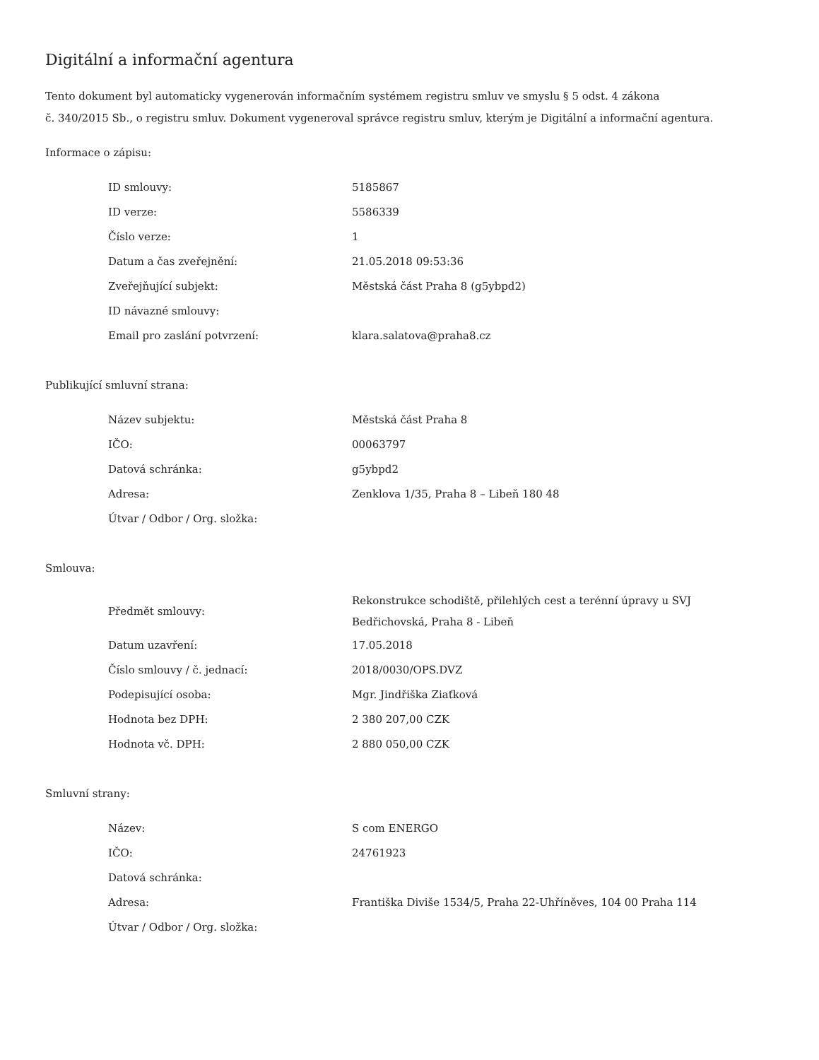Digitální a informační agentura
Tento dokument byl automaticky vygenerován informačním systémem registru smluv ve smyslu § 5 odst. 4 zákona
č. 340/2015 Sb., o registru smluv. Dokument vygeneroval správce registru smluv, kterým je Digitální a informační agentura.
Informace o zápisu:
| ID smlouvy: | 5185867 |
| ID verze: | 5586339 |
| Číslo verze: | 1 |
| Datum a čas zveřejnění: | 21.05.2018 09:53:36 |
| Zveřejňující subjekt: | Městská část Praha 8 (g5ybpd2) |
| ID návazné smlouvy: | |
| Email pro zaslání potvrzení: | klara.salatova@praha8.cz |
Publikující smluvní strana:
| Název subjektu: | Městská část Praha 8 |
| IČO: | 00063797 |
| Datová schránka: | g5ybpd2 |
| Adresa: | Zenklova 1/35, Praha 8 – Libeň 180 48 |
| Útvar / Odbor / Org. složka: | |
Smlouva:
| Předmět smlouvy: | Rekonstrukce schodiště, přilehlých cest a terénní úpravy u SVJ Bedřichovská, Praha 8 - Libeň |
| Datum uzavření: | 17.05.2018 |
| Číslo smlouvy / č. jednací: | 2018/0030/OPS.DVZ |
| Podepisující osoba: | Mgr. Jindřiška Ziaťková |
| Hodnota bez DPH: | 2 380 207,00 CZK |
| Hodnota vč. DPH: | 2 880 050,00 CZK |
Smluvní strany:
| Název: | S com ENERGO |
| IČO: | 24761923 |
| Datová schránka: | |
| Adresa: | Františka Diviše 1534/5, Praha 22-Uhříněves, 104 00 Praha 114 |
| Útvar / Odbor / Org. složka: | |